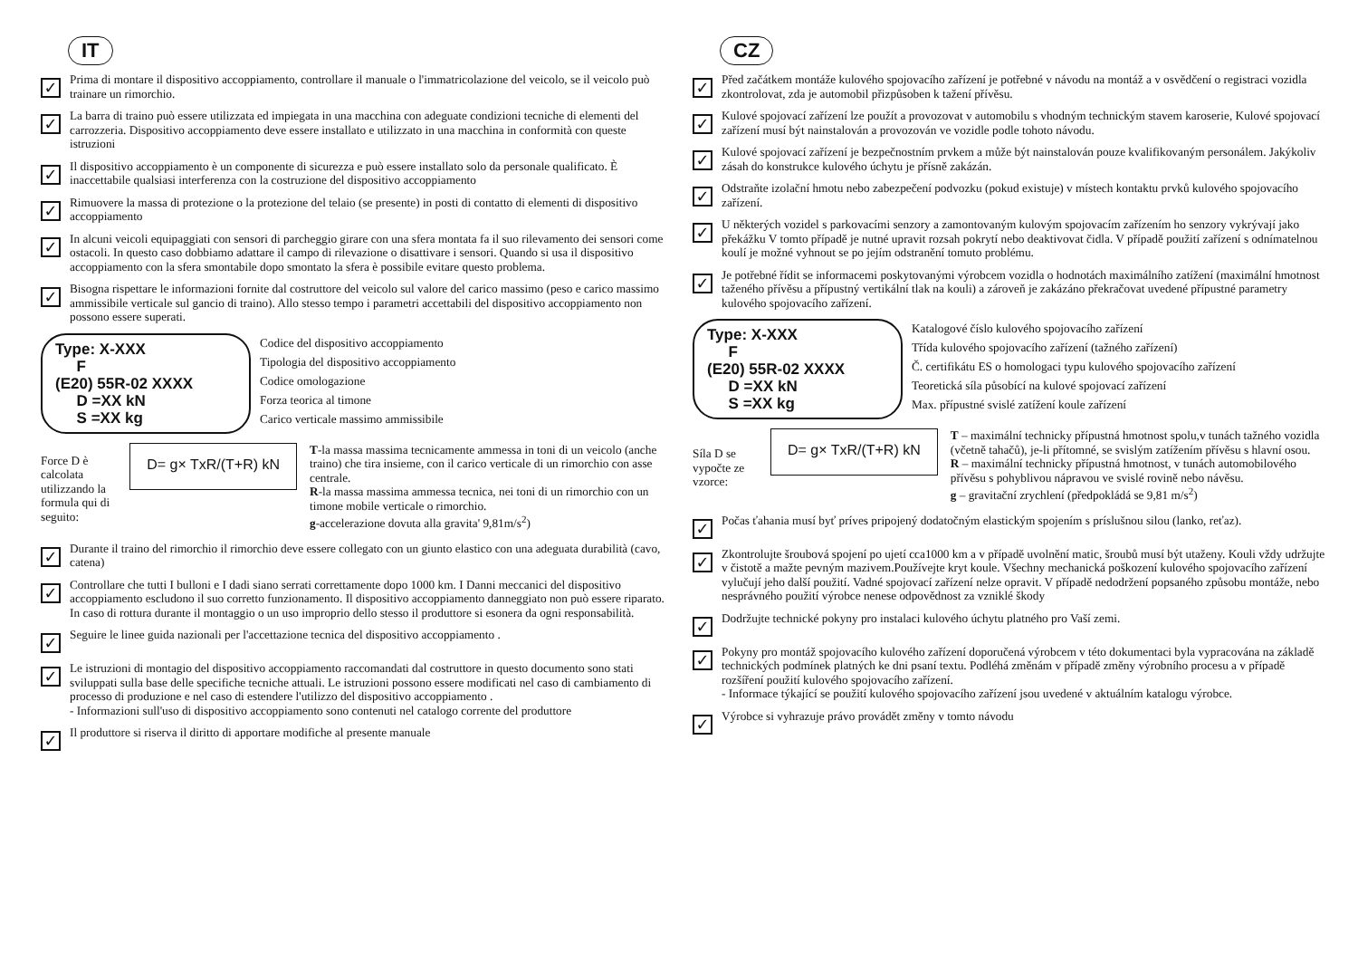IT
✓
Prima di montare il dispositivo accoppiamento, controllare il manuale o l'immatricolazione del veicolo, se il veicolo può trainare un rimorchio.
✓
La barra di traino può essere utilizzata ed impiegata in una macchina con adeguate condizioni tecniche di elementi del carrozzeria. Dispositivo accoppiamento deve essere installato e utilizzato in una macchina in conformità con queste istruzioni
✓
Il dispositivo accoppiamento è un componente di sicurezza e può essere installato solo da personale qualificato. È inaccettabile qualsiasi interferenza con la costruzione del dispositivo accoppiamento
✓
Rimuovere la massa di protezione o la protezione del telaio (se presente) in posti di contatto di elementi di dispositivo accoppiamento
✓
In alcuni veicoli equipaggiati con sensori di parcheggio girare con una sfera montata fa il suo rilevamento dei sensori come ostacoli. In questo caso dobbiamo adattare il campo di rilevazione o disattivare i sensori. Quando si usa il dispositivo accoppiamento con la sfera smontabile dopo smontato la sfera è possibile evitare questo problema.
✓
Bisogna rispettare le informazioni fornite dal costruttore del veicolo sul valore del carico massimo (peso e carico massimo ammissibile verticale sul gancio di traino). Allo stesso tempo i parametri accettabili del dispositivo accoppiamento non possono essere superati.
Type: X-XXX
F
(E20) 55R-02 XXXX
D =XX kN
S =XX kg
Codice del dispositivo accoppiamento
Tipologia del dispositivo accoppiamento
Codice omologazione
Forza teorica al timone
Carico verticale massimo ammissibile
Force D è calcolata utilizzando la formula qui di seguito:
D= g× TxR/(T+R) kN
T-la massa massima tecnicamente ammessa in toni di un veicolo (anche traino) che tira insieme, con il carico verticale di un rimorchio con asse centrale.
R-la massa massima ammessa tecnica, nei toni di un rimorchio con un timone mobile verticale o rimorchio.
g-accelerazione dovuta alla gravita' 9,81m/s<sup>2</sup>)
✓
Durante il traino del rimorchio il rimorchio deve essere collegato con un giunto elastico con una adeguata durabilità (cavo, catena)
✓
Controllare che tutti I bulloni e I dadi siano serrati correttamente dopo 1000 km. I Danni meccanici del dispositivo accoppiamento escludono il suo corretto funzionamento. Il dispositivo accoppiamento danneggiato non può essere riparato. In caso di rottura durante il montaggio o un uso improprio dello stesso il produttore si esonera da ogni responsabilità.
✓
Seguire le linee guida nazionali per l'accettazione tecnica del dispositivo accoppiamento .
✓
Le istruzioni di montagio del dispositivo accoppiamento raccomandati dal costruttore in questo documento sono stati sviluppati sulla base delle specifiche tecniche attuali. Le istruzioni possono essere modificati nel caso di cambiamento di processo di produzione e nel caso di estendere l'utilizzo del dispositivo accoppiamento .
- Informazioni sull'uso di dispositivo accoppiamento sono contenuti nel catalogo corrente del produttore
✓
Il produttore si riserva il diritto di apportare modifiche al presente manuale
CZ
✓
Před začátkem montáže kulového spojovacího zařízení je potřebné v návodu na montáž a v osvědčení o registraci vozidla zkontrolovat, zda je automobil přizpůsoben k tažení přívěsu.
✓
Kulové spojovací zařízení lze použít a provozovat v automobilu s vhodným technickým stavem karoserie, Kulové spojovací zařízení musí být nainstalován a provozován ve vozidle podle tohoto návodu.
✓
Kulové spojovací zařízení je bezpečnostním prvkem a může být nainstalován pouze kvalifikovaným personálem. Jakýkoliv zásah do konstrukce kulového úchytu je přísně zakázán.
✓
Odstraňte izolační hmotu nebo zabezpečení podvozku (pokud existuje) v místech kontaktu prvků kulového spojovacího zařízení.
✓
U některých vozidel s parkovacími senzory a zamontovaným kulovým spojovacím zařízením ho senzory vykrývají jako překážku V tomto případě je nutné upravit rozsah pokrytí nebo deaktivovat čidla. V případě použití zařízení s odnímatelnou koulí je možné vyhnout se po jejím odstranění tomuto problému.
✓
Je potřebné řídit se informacemi poskytovanými výrobcem vozidla o hodnotách maximálního zatížení (maximální hmotnost taženého přívěsu a přípustný vertikální tlak na kouli) a zároveň je zakázáno překračovat uvedené přípustné parametry kulového spojovacího zařízení.
Type: X-XXX
F
(E20) 55R-02 XXXX
D =XX kN
S =XX kg
Katalogové číslo kulového spojovacího zařízení
Třída kulového spojovacího zařízení (tažného zařízení)
Č. certifikátu ES o homologaci typu kulového spojovacího zařízení
Teoretická síla působící na kulové spojovací zařízení
Max. přípustné svislé zatížení koule zařízení
Síla D se vypočte ze vzorce:
D= g× TxR/(T+R) kN
T – maximální technicky přípustná hmotnost spolu,v tunách tažného vozidla (včetně tahačů), je-li přítomné, se svislým zatížením přívěsu s hlavní osou.
R – maximální technicky přípustná hmotnost, v tunách automobilového přívěsu s pohyblivou nápravou ve svislé rovině nebo návěsu.
g – gravitační zrychlení (předpokládá se 9,81 m/s<sup>2</sup>)
✓
Počas ťahania musí byť príves pripojený dodatočným elastickým spojením s príslušnou silou (lanko, reťaz).
✓
Zkontrolujte šroubová spojení po ujetí cca1000 km a v případě uvolnění matic, šroubů musí být utaženy. Kouli vždy udržujte v čistotě a mažte pevným mazivem.Používejte kryt koule. Všechny mechanická poškození kulového spojovacího zařízení vylučují jeho další použití. Vadné spojovací zařízení nelze opravit. V případě nedodržení popsaného způsobu montáže, nebo nesprávného použití výrobce nenese odpovědnost za vzniklé škody
✓
Dodržujte technické pokyny pro instalaci kulového úchytu platného pro Vaší zemi.
✓
Pokyny pro montáž spojovacího kulového zařízení doporučená výrobcem v této dokumentaci byla vypracována na základě technických podmínek platných ke dni psaní textu. Podléhá změnám v případě změny výrobního procesu a v případě rozšíření použití kulového spojovacího zařízení.
- Informace týkající se použití kulového spojovacího zařízení jsou uvedené v aktuálním katalogu výrobce.
✓
Výrobce si vyhrazuje právo provádět změny v tomto návodu